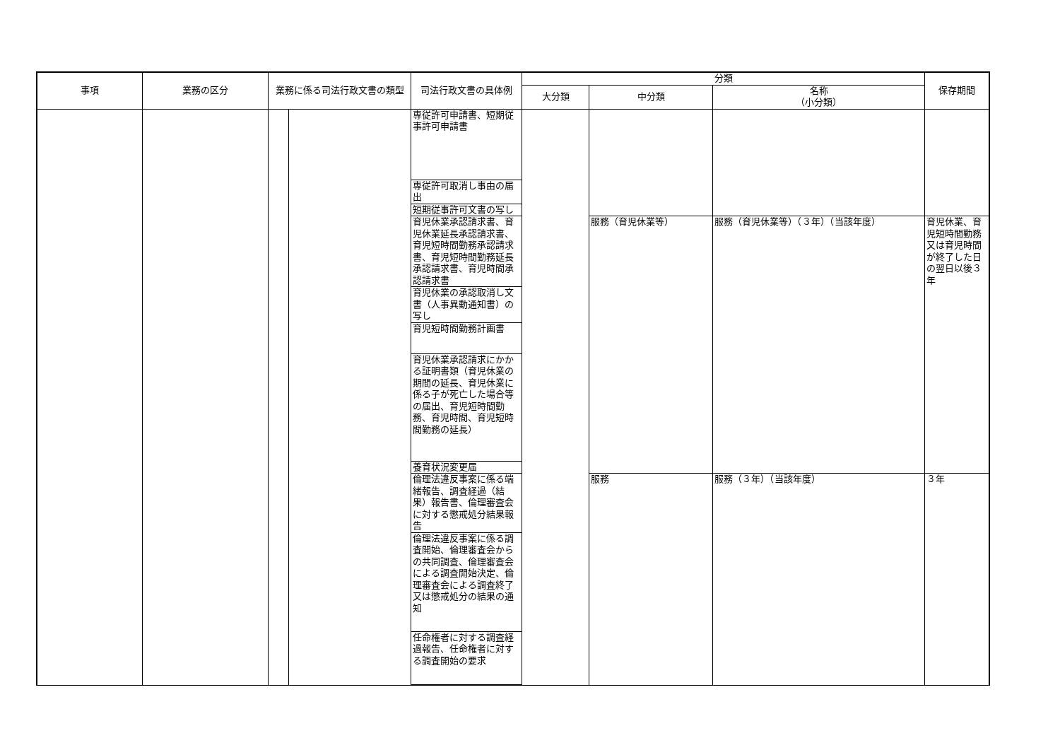| 事項 | 業務の区分 | 業務に係る司法行政文書の類型 | | 司法行政文書の具体例 | 分類 | | | 保存期間 |
| --- | --- | --- | --- | --- | --- | --- | --- | --- |
| | | | | | 大分類 | 中分類 | 名称 （小分類） | |
| | | | | 専従許可申請書、短期従事許可申請書 | | | | |
| | | | | 専従許可取消し事由の届出 | | | | |
| | | | | 短期従事許可文書の写し | | | | |
| | | | | 育児休業承認請求書、育児休業延長承認請求書、育児短時間勤務承認請求書、育児短時間勤務延長承認請求書、育児時間承認請求書 | | 服務（育児休業等） | 服務（育児休業等）（３年）（当該年度） | 育児休業、育児短時間勤務又は育児時間が終了した日の翌日以後３年 |
| | | | | 育児休業の承認取消し文書（人事異動通知書）の写し | | | | |
| | | | | 育児短時間勤務計画書 | | | | |
| | | | | 育児休業承認請求にかかる証明書類（育児休業の期間の延長、育児休業に係る子が死亡した場合等の届出、育児短時間勤務、育児時間、育児短時間勤務の延長） | | | | |
| | | | | 養育状況変更届 | | | | |
| | | | | 倫理法違反事案に係る端緒報告、調査経過（結果）報告書、倫理審査会に対する懲戒処分結果報告 | | 服務 | 服務（３年）（当該年度） | ３年 |
| | | | | 倫理法違反事案に係る調査開始、倫理審査会からの共同調査、倫理審査会による調査開始決定、倫理審査会による調査終了又は懲戒処分の結果の通知 | | | | |
| | | | | 任命権者に対する調査経過報告、任命権者に対する調査開始の要求 | | | | |